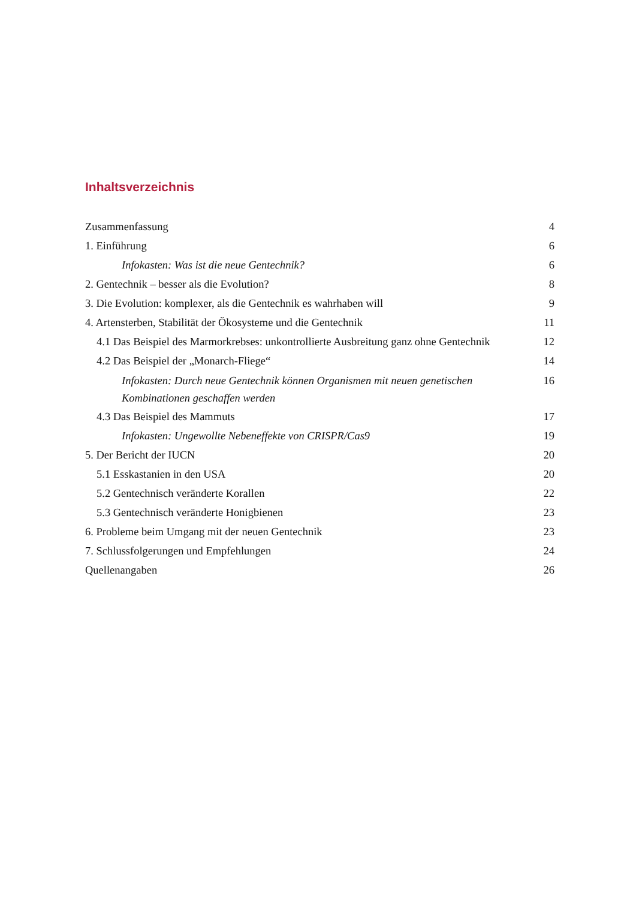Inhaltsverzeichnis
Zusammenfassung 4
1. Einführung 6
Infokasten: Was ist die neue Gentechnik? 6
2. Gentechnik – besser als die Evolution? 8
3. Die Evolution: komplexer, als die Gentechnik es wahrhaben will 9
4. Artensterben, Stabilität der Ökosysteme und die Gentechnik 11
4.1 Das Beispiel des Marmorkrebses: unkontrollierte Ausbreitung ganz ohne Gentechnik 12
4.2 Das Beispiel der „Monarch-Fliege“14
Infokasten: Durch neue Gentechnik können Organismen mit neuen genetischen
Kombinationen geschaffen werden 16
4.3 Das Beispiel des Mammuts 17
Infokasten: Ungewollte Nebeneffekte von CRISPR/Cas9 19
5. Der Bericht der IUCN 20
5.1 Esskastanien in den USA 20
5.2 Gentechnisch veränderte Korallen 22
5.3 Gentechnisch veränderte Honigbienen 23
6. Probleme beim Umgang mit der neuen Gentechnik 23
7. Schlussfolgerungen und Empfehlungen 24
Quellenangaben 26